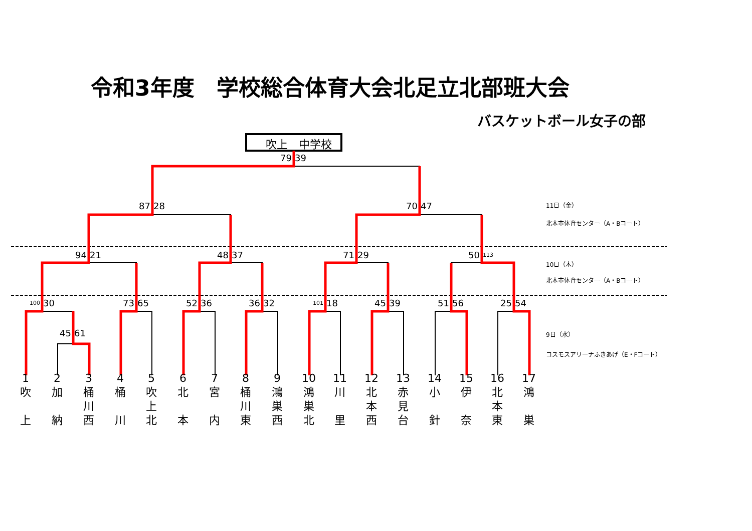令和3年度　学校総合体育大会北足立北部班大会
バスケットボール女子の部
吹上　中学校
79 39
87 28
70 47
11日（金）
北本市体育センター（A・Bコート）
94 21
48 37
71 29
50 113
10日（木）
北本市体育センター（A・Bコート）
100 30
73 65
52 36
36 32
101 18
45 39
51 56
25 54
45 61
9日（水）
コスモスアリーナふきあげ（E・Fコート）
1
吹
上
2
加
納
3
桶
川
西
4
桶
川
5
吹
上
北
6
北
本
7
宮
内
8
桶
川
東
9
鴻
巣
西
10
鴻
巣
北
11
川
里
12
北
本
西
13
赤
見
台
14
小
針
15
伊
奈
16
北
本
東
17
鴻
巣